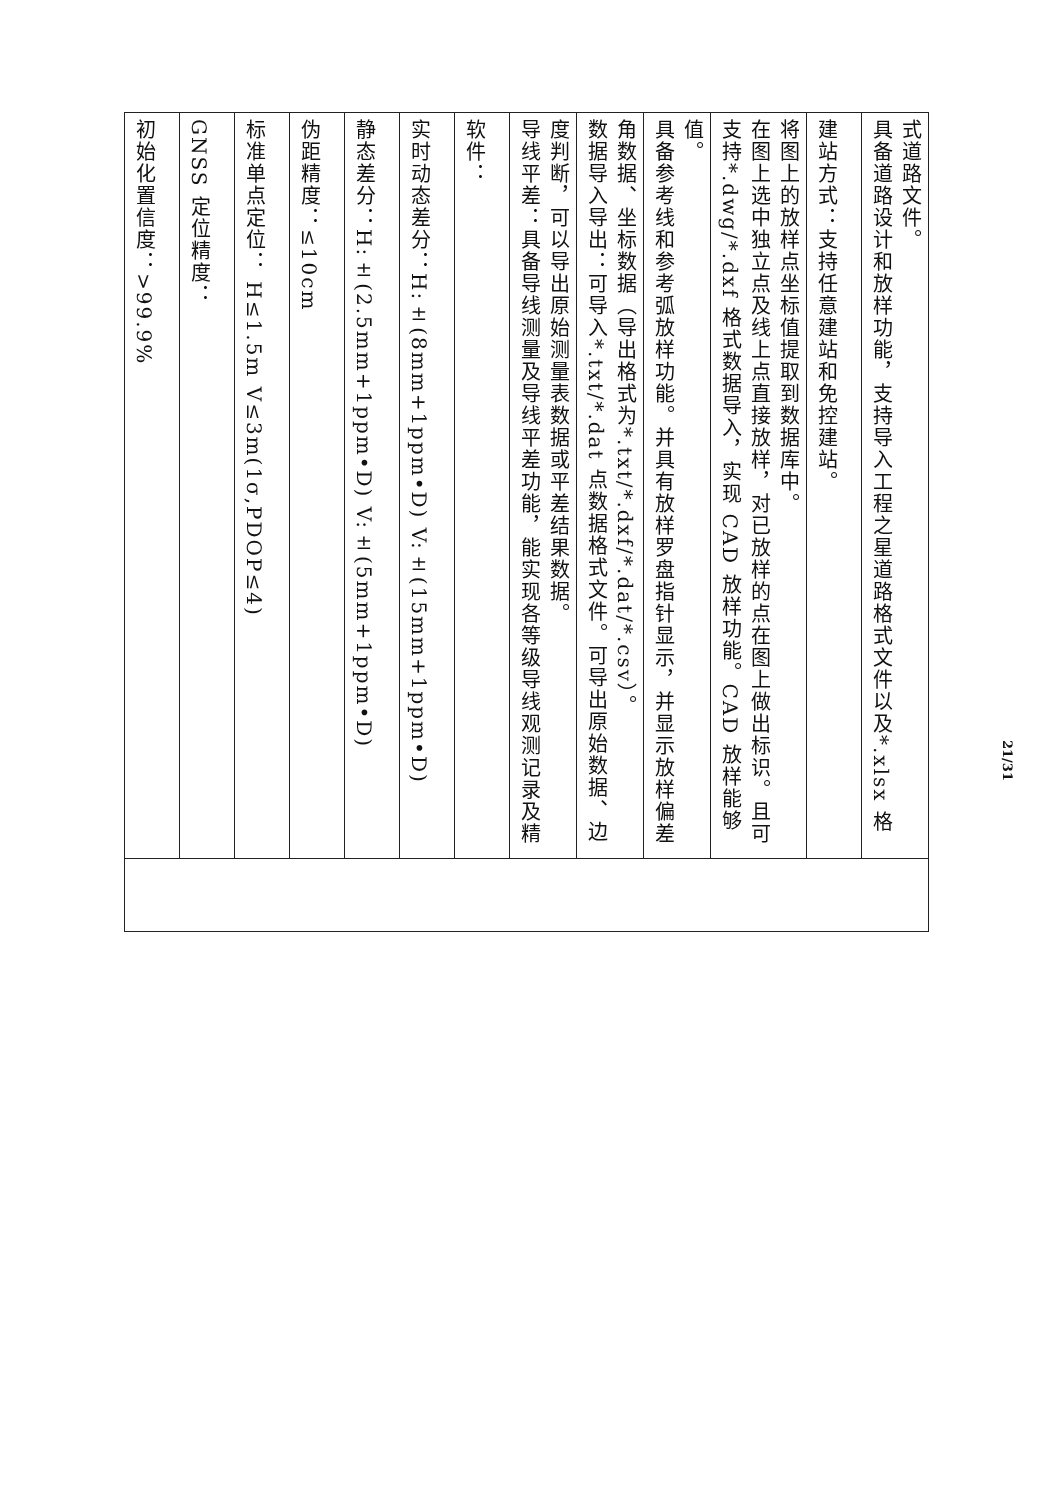| 初始化置信度：>99.9% | |
| GNSS 定位精度： | |
| 标准单点定位： H≤1.5m V≤3m(1σ,PDOP≤4) | |
| 伪距精度：≤10cm | |
| 静态差分：H:±(2.5mm+1ppm•D) V:±(5mm+1ppm•D) | |
| 实时动态差分：H:±(8mm+1ppm•D) V:±(15mm+1ppm•D) | |
| 软件： | |
| 导线平差：具备导线测量及导线平差功能，能实现各等级导线观测记录及精度判断，可以导出原始测量表数据或平差结果数据。 | |
| 数据导入导出：可导入*.txt/*.dat 点数据格式文件。可导出原始数据、边角数据、坐标数据（导出格式为*.txt/*.dxf/*.dat/*.csv）。 | |
| 具备参考线和参考弧放样功能。并具有放样罗盘指针显示，并显示放样偏差值。 | |
| 支持*.dwg/*.dxf 格式数据导入，实现 CAD 放样功能。CAD 放样能够在图上选中独立点及线上点直接放样，对已放样的点在图上做出标识。且可将图上的放样点坐标值提取到数据库中。 | |
| 建站方式：支持任意建站和免控建站。 | |
| 具备道路设计和放样功能，支持导入工程之星道路格式文件以及*.xlsx 格式道路文件。 | |
21/31